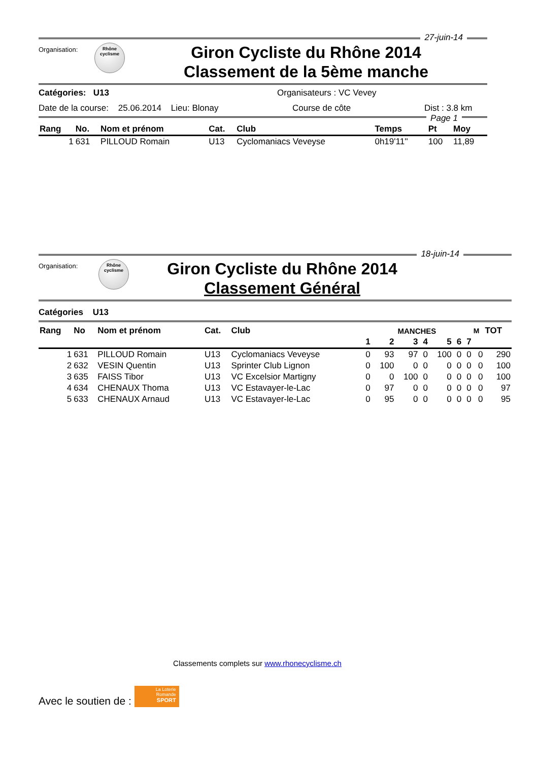27-juin-14
Organisation:
Rhône
cyclisme
Giron Cycliste du Rhône 2014
Classement de la 5ème manche
Catégories: U13 Organisateurs : VC Vevey
Date de la course: 25.06.2014 Lieu: Blonay Course de côte Dist : 3.8 km
Page 1
| Rang | No. | Nom et prénom | Cat. | Club | Temps | Pt | Moy |
| --- | --- | --- | --- | --- | --- | --- | --- |
| 1 | 631 | PILLOUD Romain | U13 | Cyclomaniacs Veveyse | 0h19'11'' | 100 | 11,89 |
18-juin-14
Organisation:
Rhône
cyclisme
Giron Cycliste du Rhône 2014
Classement Général
Catégories U13
| Rang | No | Nom et prénom | Cat. | Club | MANCHES | | | | | | | M | TOT |
| --- | --- | --- | --- | --- | --- | --- | --- | --- | --- | --- | --- | --- | --- |
| | | | | | 1 | 2 | 3 | 4 | 5 | 6 | 7 | | |
| 1 | 631 | PILLOUD Romain | U13 | Cyclomaniacs Veveyse | 0 | 93 | 97 | 0 | 100 | 0 | 0 | 0 | 290 |
| 2 | 632 | VESIN Quentin | U13 | Sprinter Club Lignon | 0 | 100 | 0 | 0 | 0 | 0 | 0 | 0 | 100 |
| 3 | 635 | FAISS Tibor | U13 | VC Excelsior Martigny | 0 | 0 | 100 | 0 | 0 | 0 | 0 | 0 | 100 |
| 4 | 634 | CHENAUX Thoma | U13 | VC Estavayer-le-Lac | 0 | 97 | 0 | 0 | 0 | 0 | 0 | 0 | 97 |
| 5 | 633 | CHENAUX Arnaud | U13 | VC Estavayer-le-Lac | 0 | 95 | 0 | 0 | 0 | 0 | 0 | 0 | 95 |
Classements complets sur www.rhonecyclisme.ch
Avec le soutien de :
La Loterie
Romande
SPORT